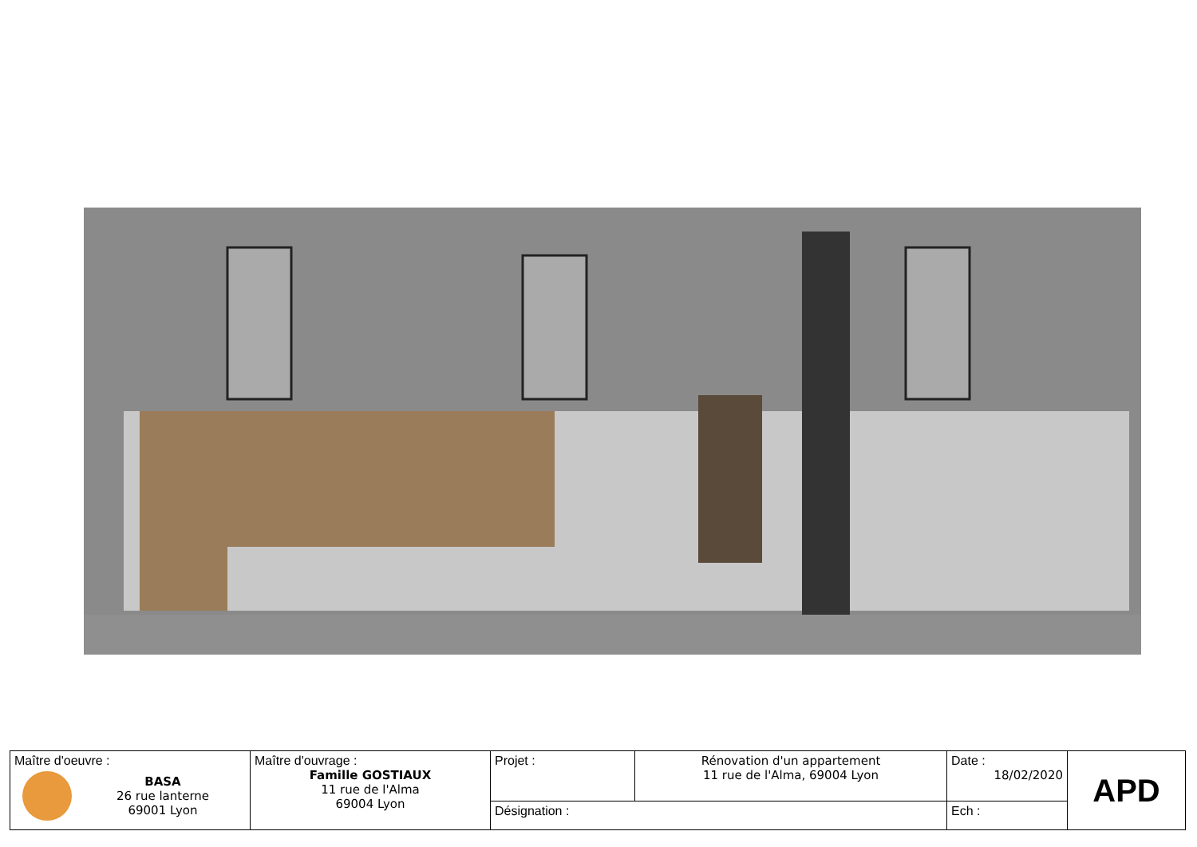| Maître d'oeuvre : BASA 26 rue lanterne 69001 Lyon | Maître d'ouvrage : Famille GOSTIAUX 11 rue de l'Alma 69004 Lyon | Projet : | Rénovation d'un appartement 11 rue de l'Alma, 69004 Lyon | Date : 18/02/2020 | APD |
| | | Désignation : | | Ech : | |